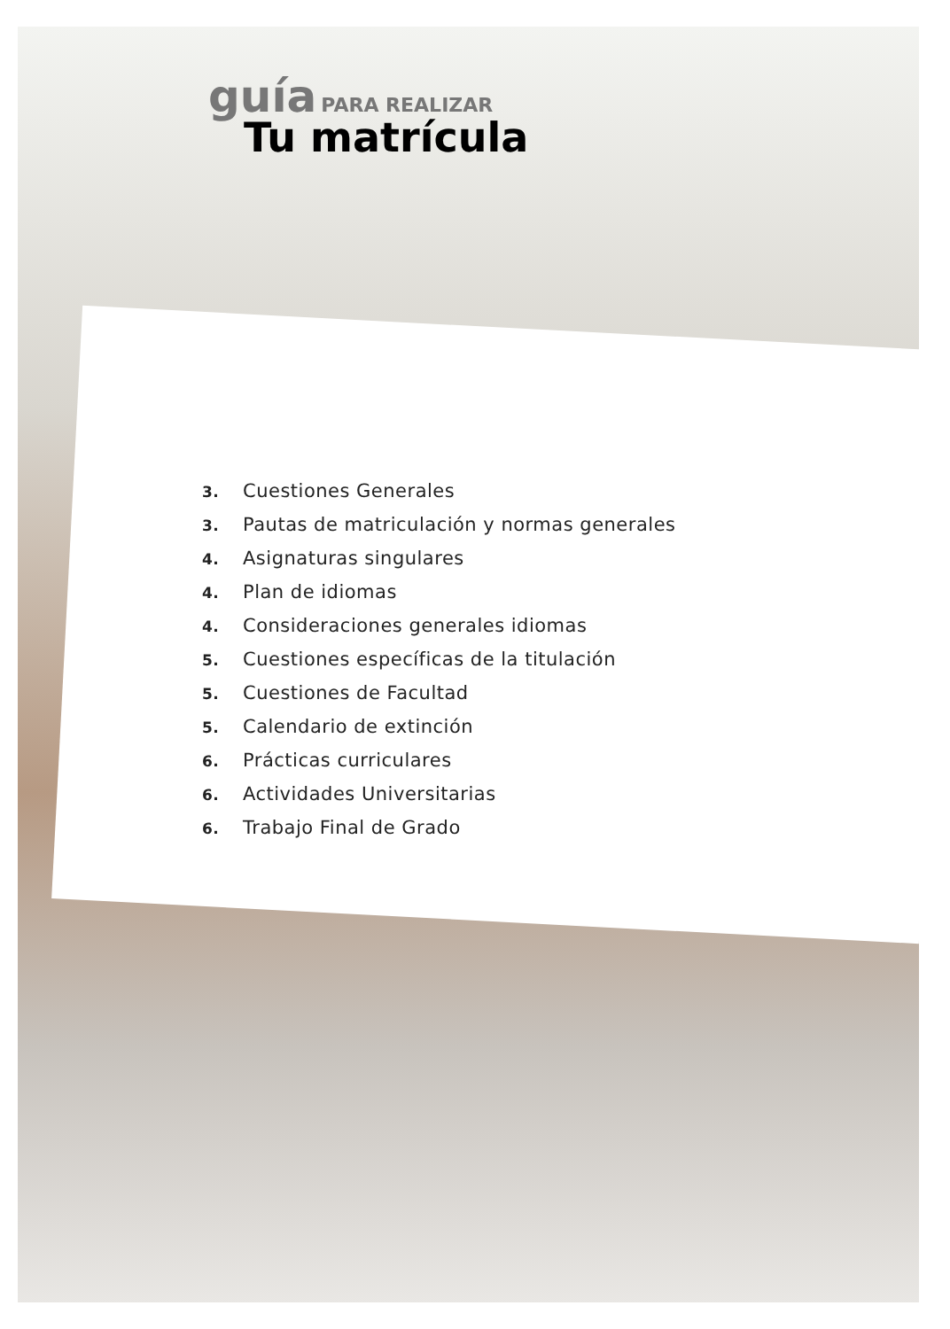guía PARA REALIZAR
Tu matrícula
3. Cuestiones Generales
3. Pautas de matriculación y normas generales
4. Asignaturas singulares
4. Plan de idiomas
4. Consideraciones generales idiomas
5. Cuestiones específicas de la titulación
5. Cuestiones de Facultad
5. Calendario de extinción
6. Prácticas curriculares
6. Actividades Universitarias
6. Trabajo Final de Grado